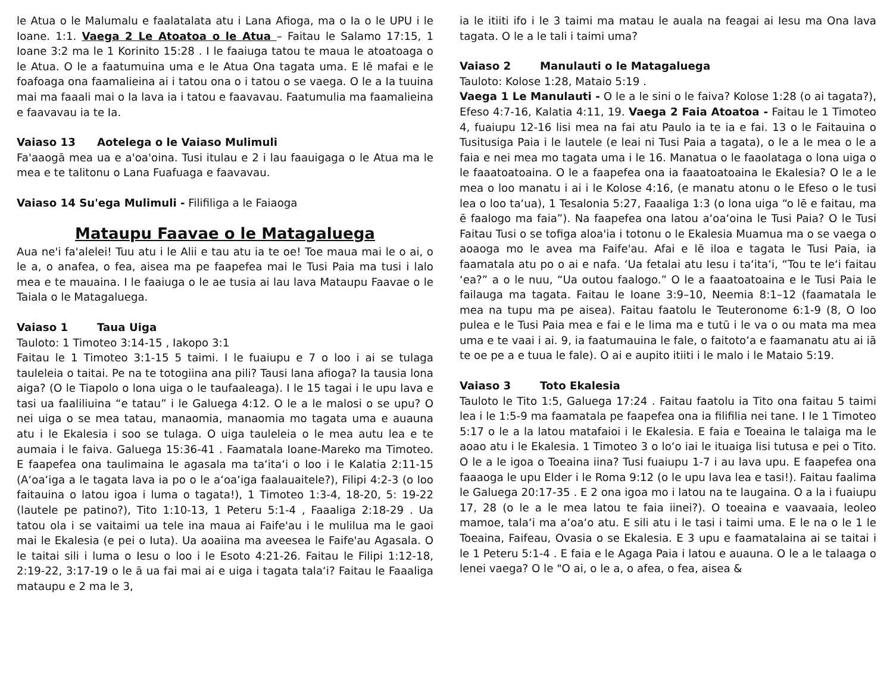le Atua o le Malumalu e faalatalata atu i Lana Afioga, ma o Ia o le UPU i le Ioane. 1:1. Vaega 2 Le Atoatoa o le Atua – Faitau le Salamo 17:15, 1 Ioane 3:2 ma le 1 Korinito 15:28 . I le faaiuga tatou te maua le atoatoaga o le Atua. O le a faatumuina uma e le Atua Ona tagata uma. E lē mafai e le foafoaga ona faamalieina ai i tatou ona o i tatou o se vaega. O le a Ia tuuina mai ma faaali mai o Ia lava ia i tatou e faavavau. Faatumulia ma faamalieina e faavavau ia te Ia.
Vaiaso 13 Aotelega o le Vaiaso Mulimuli
Fa'aaogā mea ua e a'oa'oina. Tusi itulau e 2 i lau faauigaga o le Atua ma le mea e te talitonu o Lana Fuafuaga e faavavau.
Vaiaso 14 Su'ega Mulimuli - Filifiliga a le Faiaoga
Mataupu Faavae o le Matagaluega
Aua ne'i fa'alelei! Tuu atu i le Alii e tau atu ia te oe! Toe maua mai le o ai, o le a, o anafea, o fea, aisea ma pe faapefea mai le Tusi Paia ma tusi i lalo mea e te mauaina. I le faaiuga o le ae tusia ai lau lava Mataupu Faavae o le Taiala o le Matagaluega.
Vaiaso 1 Taua Uiga
Tauloto: 1 Timoteo 3:14-15 , Iakopo 3:1
Faitau le 1 Timoteo 3:1-15 5 taimi. I le fuaiupu e 7 o loo i ai se tulaga tauleleia o taitai. Pe na te totogiina ana pili? Tausi lana afioga? Ia tausia lona aiga? (O le Tiapolo o lona uiga o le taufaaleaga). I le 15 tagai i le upu lava e tasi ua faaliliuina “e tatau” i le Galuega 4:12. O le a le malosi o se upu? O nei uiga o se mea tatau, manaomia, manaomia mo tagata uma e auauna atu i le Ekalesia i soo se tulaga. O uiga tauleleia o le mea autu lea e te aumaia i le faiva. Galuega 15:36-41 . Faamatala Ioane-Mareko ma Timoteo. E faapefea ona taulimaina le agasala ma ta‘ita‘i o loo i le Kalatia 2:11-15 (A‘oa‘iga a le tagata lava ia po o le a‘oa‘iga faalauaitele?), Filipi 4:2-3 (o loo faitauina o latou igoa i luma o tagata!), 1 Timoteo 1:3-4, 18-20, 5: 19-22 (lautele pe patino?), Tito 1:10-13, 1 Peteru 5:1-4 , Faaaliga 2:18-29 . Ua tatou ola i se vaitaimi ua tele ina maua ai Faife'au i le mulilua ma le gaoi mai le Ekalesia (e pei o Iuta). Ua aoaiina ma aveesea le Faife'au Agasala. O le taitai sili i luma o Iesu o loo i le Esoto 4:21-26. Faitau le Filipi 1:12-18, 2:19-22, 3:17-19 o le ā ua fai mai ai e uiga i tagata tala‘i? Faitau le Faaaliga mataupu e 2 ma le 3,
ia le itiiti ifo i le 3 taimi ma matau le auala na feagai ai Iesu ma Ona lava tagata. O le a le tali i taimi uma?
Vaiaso 2 Manulauti o le Matagaluega
Tauloto: Kolose 1:28, Mataio 5:19 .
Vaega 1 Le Manulauti - O le a le sini o le faiva? Kolose 1:28 (o ai tagata?), Efeso 4:7-16, Kalatia 4:11, 19. Vaega 2 Faia Atoatoa - Faitau le 1 Timoteo 4, fuaiupu 12-16 lisi mea na fai atu Paulo ia te ia e fai. 13 o le Faitauina o Tusitusiga Paia i le lautele (e leai ni Tusi Paia a tagata), o le a le mea o le a faia e nei mea mo tagata uma i le 16. Manatua o le faaolataga o lona uiga o le faaatoatoaina. O le a faapefea ona ia faaatoatoaina le Ekalesia? O le a le mea o loo manatu i ai i le Kolose 4:16, (e manatu atonu o le Efeso o le tusi lea o loo ta‘ua), 1 Tesalonia 5:27, Faaaliga 1:3 (o lona uiga “o lē e faitau, ma ē faalogo ma faia”). Na faapefea ona latou a‘oa‘oina le Tusi Paia? O le Tusi Faitau Tusi o se tofiga aloa'ia i totonu o le Ekalesia Muamua ma o se vaega o aoaoga mo le avea ma Faife'au. Afai e lē iloa e tagata le Tusi Paia, ia faamatala atu po o ai e nafa. ‘Ua fetalai atu Iesu i ta‘ita‘i, “Tou te le‘i faitau ‘ea?” a o le nuu, “Ua outou faalogo.” O le a faaatoatoaina e le Tusi Paia le failauga ma tagata. Faitau le Ioane 3:9–10, Neemia 8:1–12 (faamatala le mea na tupu ma pe aisea). Faitau faatolu le Teuteronome 6:1-9 (8, O loo pulea e le Tusi Paia mea e fai e le lima ma e tutū i le va o ou mata ma mea uma e te vaai i ai. 9, ia faatumauina le fale, o faitoto‘a e faamanatu atu ai iā te oe pe a e tuua le fale). O ai e aupito itiiti i le malo i le Mataio 5:19.
Vaiaso 3 Toto Ekalesia
Tauloto le Tito 1:5, Galuega 17:24 . Faitau faatolu ia Tito ona faitau 5 taimi lea i le 1:5-9 ma faamatala pe faapefea ona ia filifilia nei tane. I le 1 Timoteo 5:17 o le a la latou matafaioi i le Ekalesia. E faia e Toeaina le talaiga ma le aoao atu i le Ekalesia. 1 Timoteo 3 o lo‘o iai le ituaiga lisi tutusa e pei o Tito. O le a le igoa o Toeaina iina? Tusi fuaiupu 1-7 i au lava upu. E faapefea ona faaaoga le upu Elder i le Roma 9:12 (o le upu lava lea e tasi!). Faitau faalima le Galuega 20:17-35 . E 2 ona igoa mo i latou na te laugaina. O a la i fuaiupu 17, 28 (o le a le mea latou te faia iinei?). O toeaina e vaavaaia, leoleo mamoe, tala‘i ma a‘oa‘o atu. E sili atu i le tasi i taimi uma. E le na o le 1 le Toeaina, Faifeau, Ovasia o se Ekalesia. E 3 upu e faamatalaina ai se taitai i le 1 Peteru 5:1-4 . E faia e le Agaga Paia i latou e auauna. O le a le talaaga o lenei vaega? O le "O ai, o le a, o afea, o fea, aisea &